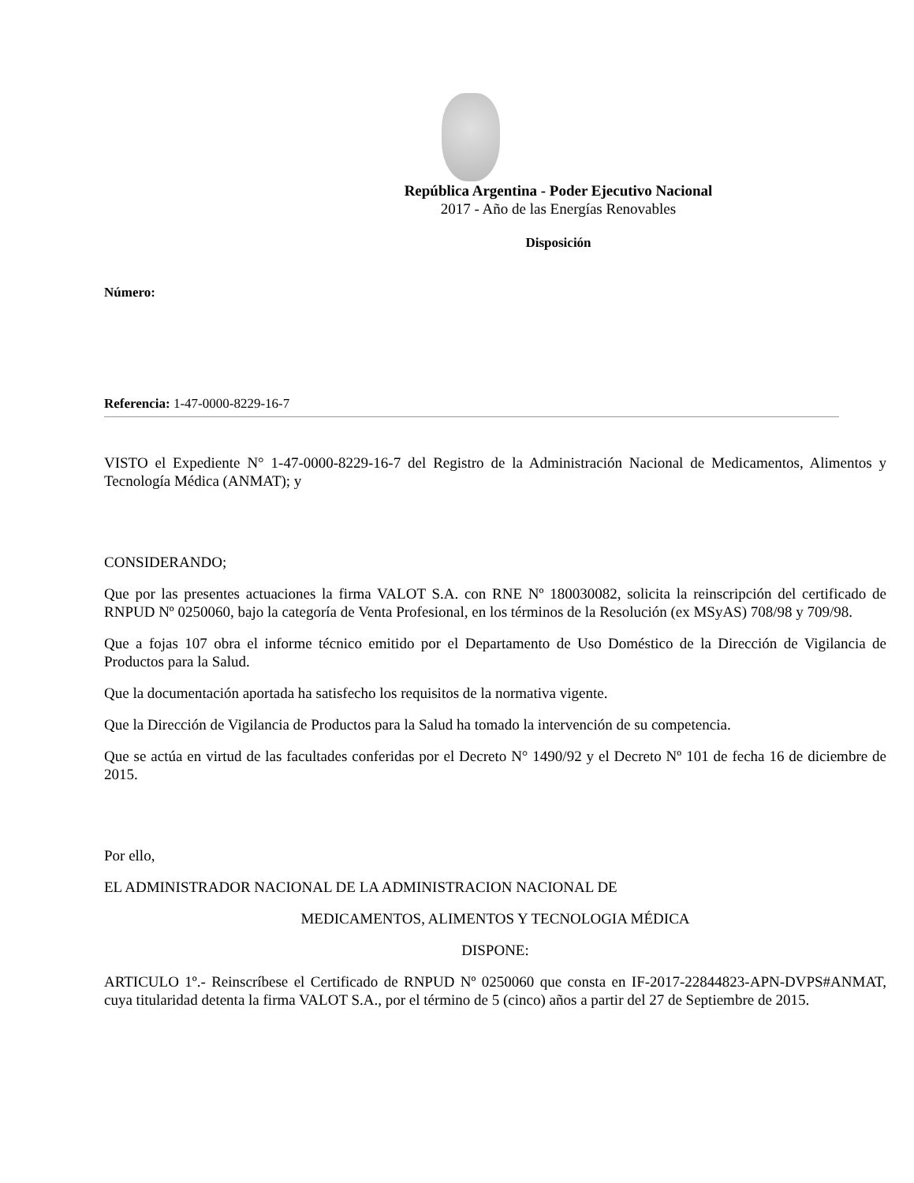República Argentina - Poder Ejecutivo Nacional
2017 - Año de las Energías Renovables
Disposición
Número:
Referencia: 1-47-0000-8229-16-7
VISTO el Expediente N° 1-47-0000-8229-16-7 del Registro de la Administración Nacional de Medicamentos, Alimentos y Tecnología Médica (ANMAT); y
CONSIDERANDO;
Que por las presentes actuaciones la firma VALOT S.A. con RNE Nº 180030082, solicita la reinscripción del certificado de RNPUD Nº 0250060, bajo la categoría de Venta Profesional, en los términos de la Resolución (ex MSyAS) 708/98 y 709/98.
Que a fojas 107 obra el informe técnico emitido por el Departamento de Uso Doméstico de la Dirección de Vigilancia de Productos para la Salud.
Que la documentación aportada ha satisfecho los requisitos de la normativa vigente.
Que la Dirección de Vigilancia de Productos para la Salud ha tomado la intervención de su competencia.
Que se actúa en virtud de las facultades conferidas por el Decreto N° 1490/92 y el Decreto Nº 101 de fecha 16 de diciembre de 2015.
Por ello,
EL ADMINISTRADOR NACIONAL DE LA ADMINISTRACION NACIONAL DE
MEDICAMENTOS, ALIMENTOS Y TECNOLOGIA MÉDICA
DISPONE:
ARTICULO 1º.- Reinscríbese el Certificado de RNPUD Nº 0250060 que consta en IF-2017-22844823-APN-DVPS#ANMAT, cuya titularidad detenta la firma VALOT S.A., por el término de 5 (cinco) años a partir del 27 de Septiembre de 2015.